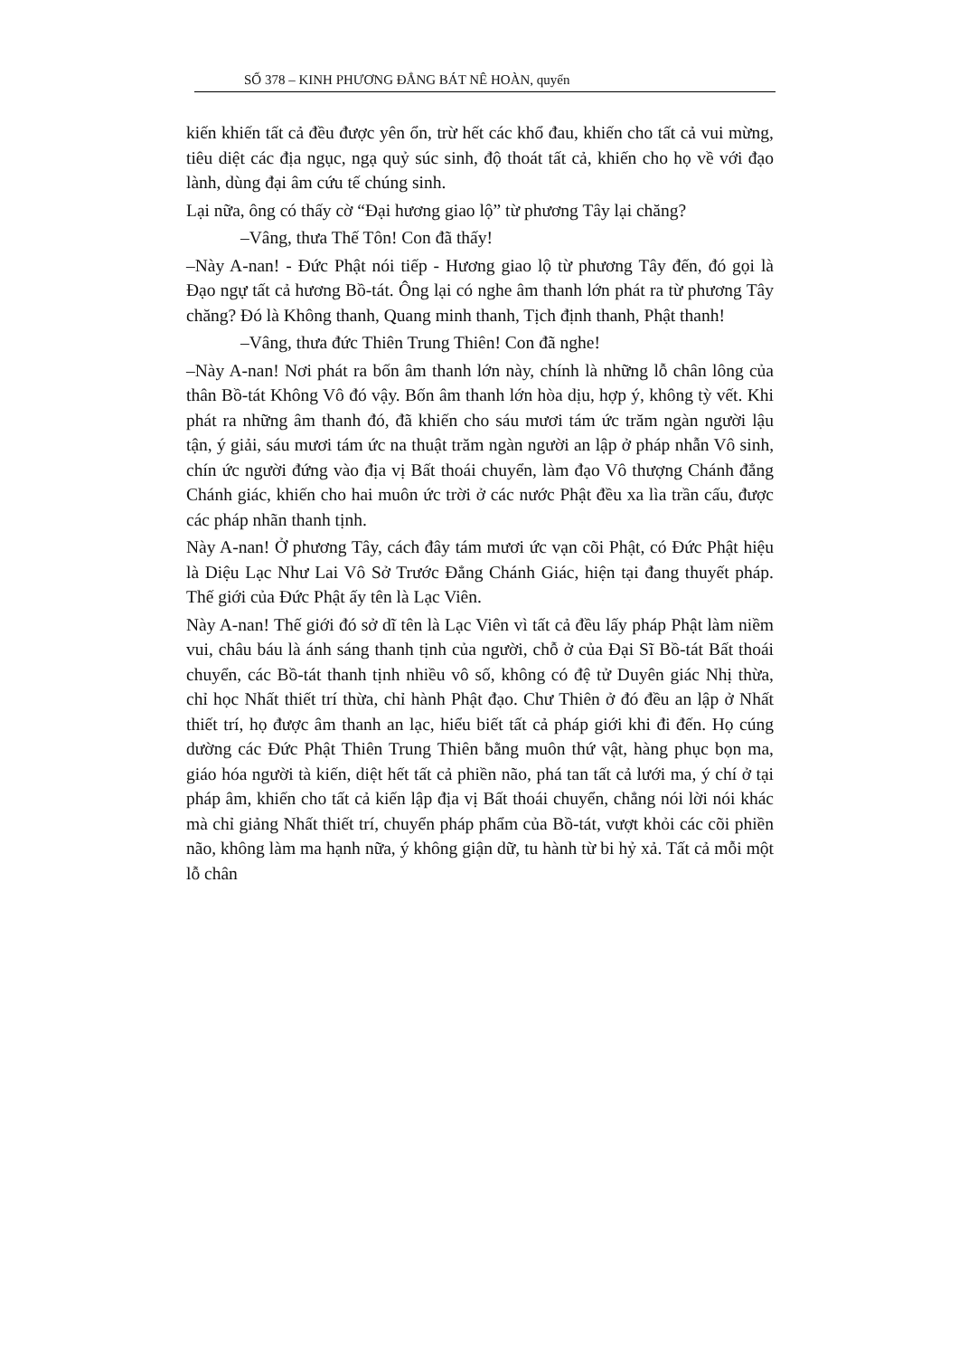SỐ 378 – KINH PHƯƠNG ĐẲNG BÁT NÊ HOÀN, quyển
kiến khiến tất cả đều được yên ổn, trừ hết các khổ đau, khiến cho tất cả vui mừng, tiêu diệt các địa ngục, ngạ quỷ súc sinh, độ thoát tất cả, khiến cho họ về với đạo lành, dùng đại âm cứu tế chúng sinh.
Lại nữa, ông có thấy cờ “Đại hương giao lộ” từ phương Tây lại chăng?
–Vâng, thưa Thế Tôn! Con đã thấy!
–Này A-nan! - Đức Phật nói tiếp - Hương giao lộ từ phương Tây đến, đó gọi là Đạo ngự tất cả hương Bồ-tát. Ông lại có nghe âm thanh lớn phát ra từ phương Tây chăng? Đó là Không thanh, Quang minh thanh, Tịch định thanh, Phật thanh!
–Vâng, thưa đức Thiên Trung Thiên! Con đã nghe!
–Này A-nan! Nơi phát ra bốn âm thanh lớn này, chính là những lỗ chân lông của thân Bồ-tát Không Vô đó vậy. Bốn âm thanh lớn hòa dịu, hợp ý, không tỳ vết. Khi phát ra những âm thanh đó, đã khiến cho sáu mươi tám ức trăm ngàn người lậu tận, ý giải, sáu mươi tám ức na thuật trăm ngàn người an lập ở pháp nhẫn Vô sinh, chín ức người đứng vào địa vị Bất thoái chuyển, làm đạo Vô thượng Chánh đẳng Chánh giác, khiến cho hai muôn ức trời ở các nước Phật đều xa lìa trần cấu, được các pháp nhãn thanh tịnh.
Này A-nan! Ở phương Tây, cách đây tám mươi ức vạn cõi Phật, có Đức Phật hiệu là Diệu Lạc Như Lai Vô Sở Trước Đẳng Chánh Giác, hiện tại đang thuyết pháp. Thế giới của Đức Phật ấy tên là Lạc Viên.
Này A-nan! Thế giới đó sở dĩ tên là Lạc Viên vì tất cả đều lấy pháp Phật làm niềm vui, châu báu là ánh sáng thanh tịnh của người, chỗ ở của Đại Sĩ Bồ-tát Bất thoái chuyển, các Bồ-tát thanh tịnh nhiều vô số, không có đệ tử Duyên giác Nhị thừa, chỉ học Nhất thiết trí thừa, chỉ hành Phật đạo. Chư Thiên ở đó đều an lập ở Nhất thiết trí, họ được âm thanh an lạc, hiểu biết tất cả pháp giới khi đi đến. Họ cúng dường các Đức Phật Thiên Trung Thiên bằng muôn thứ vật, hàng phục bọn ma, giáo hóa người tà kiến, diệt hết tất cả phiền não, phá tan tất cả lưới ma, ý chí ở tại pháp âm, khiến cho tất cả kiến lập địa vị Bất thoái chuyển, chẳng nói lời nói khác mà chỉ giảng Nhất thiết trí, chuyển pháp phẩm của Bồ-tát, vượt khỏi các cõi phiền não, không làm ma hạnh nữa, ý không giận dữ, tu hành từ bi hỷ xả. Tất cả mỗi một lỗ chân